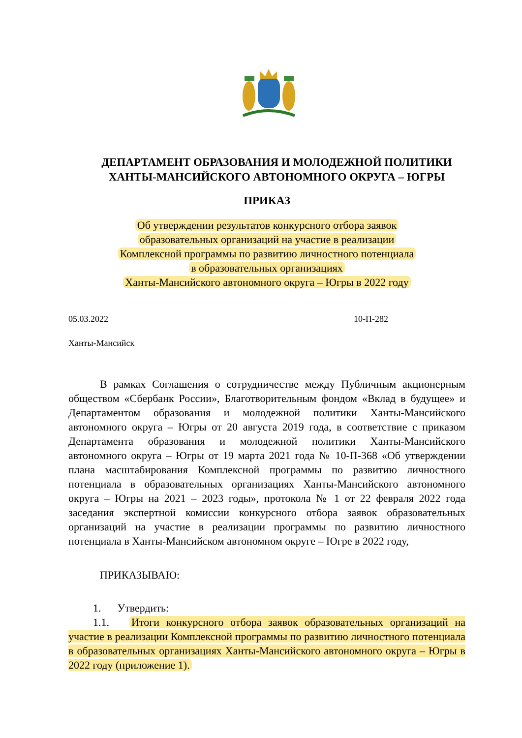ДЕПАРТАМЕНТ ОБРАЗОВАНИЯ И МОЛОДЕЖНОЙ ПОЛИТИКИ
ХАНТЫ-МАНСИЙСКОГО АВТОНОМНОГО ОКРУГА – ЮГРЫ
ПРИКАЗ
Об утверждении результатов конкурсного отбора заявок
образовательных организаций на участие в реализации
Комплексной программы по развитию личностного потенциала
в образовательных организациях
Ханты-Мансийского автономного округа – Югры в 2022 году
05.03.2022 10-П-282
Ханты-Мансийск
В рамках Соглашения о сотрудничестве между Публичным акционерным обществом «Сбербанк России», Благотворительным фондом «Вклад в будущее» и Департаментом образования и молодежной политики Ханты-Мансийского автономного округа – Югры от 20 августа 2019 года, в соответствие с приказом Департамента образования и молодежной политики Ханты-Мансийского автономного округа – Югры от 19 марта 2021 года № 10-П-368 «Об утверждении плана масштабирования Комплексной программы по развитию личностного потенциала в образовательных организациях Ханты-Мансийского автономного округа – Югры на 2021 – 2023 годы», протокола № 1 от 22 февраля 2022 года заседания экспертной комиссии конкурсного отбора заявок образовательных организаций на участие в реализации программы по развитию личностного потенциала в Ханты-Мансийском автономном округе – Югре в 2022 году,
ПРИКАЗЫВАЮ:
1. Утвердить:
1.1. Итоги конкурсного отбора заявок образовательных организаций на участие в реализации Комплексной программы по развитию личностного потенциала в образовательных организациях Ханты-Мансийского автономного округа – Югры в 2022 году (приложение 1).